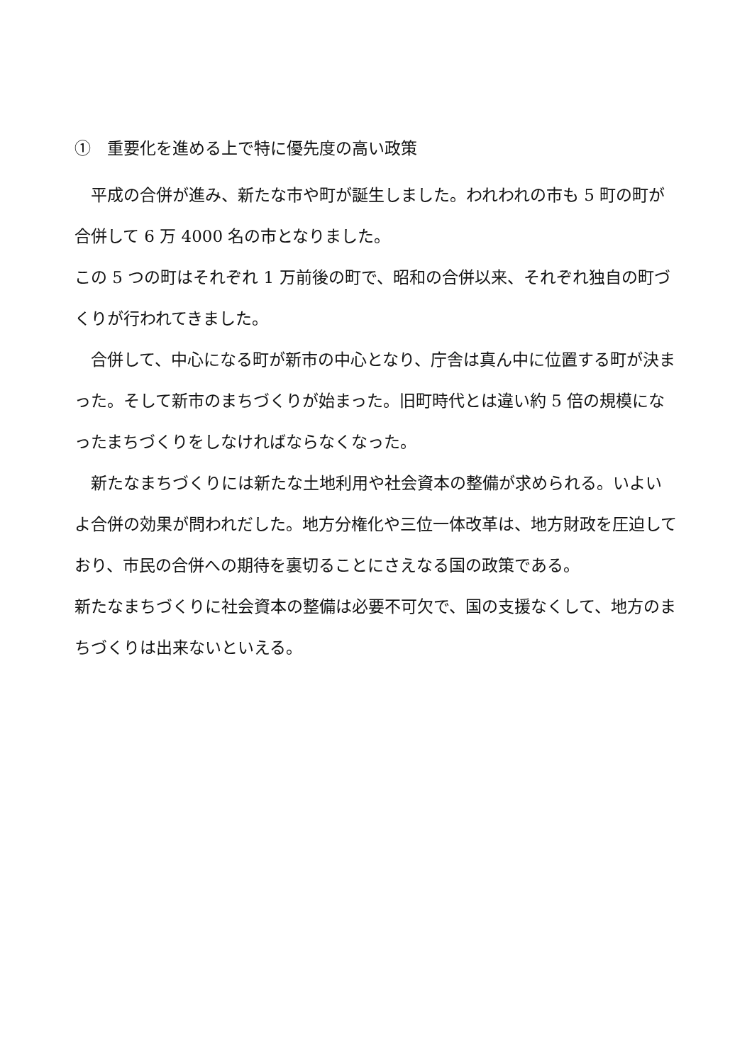①　重要化を進める上で特に優先度の高い政策
平成の合併が進み、新たな市や町が誕生しました。われわれの市も 5 町の町が合併して 6 万 4000 名の市となりました。
この 5 つの町はそれぞれ 1 万前後の町で、昭和の合併以来、それぞれ独自の町づくりが行われてきました。
合併して、中心になる町が新市の中心となり、庁舎は真ん中に位置する町が決まった。そして新市のまちづくりが始まった。旧町時代とは違い約 5 倍の規模になったまちづくりをしなければならなくなった。
新たなまちづくりには新たな土地利用や社会資本の整備が求められる。いよいよ合併の効果が問われだした。地方分権化や三位一体改革は、地方財政を圧迫しており、市民の合併への期待を裏切ることにさえなる国の政策である。
新たなまちづくりに社会資本の整備は必要不可欠で、国の支援なくして、地方のまちづくりは出来ないといえる。